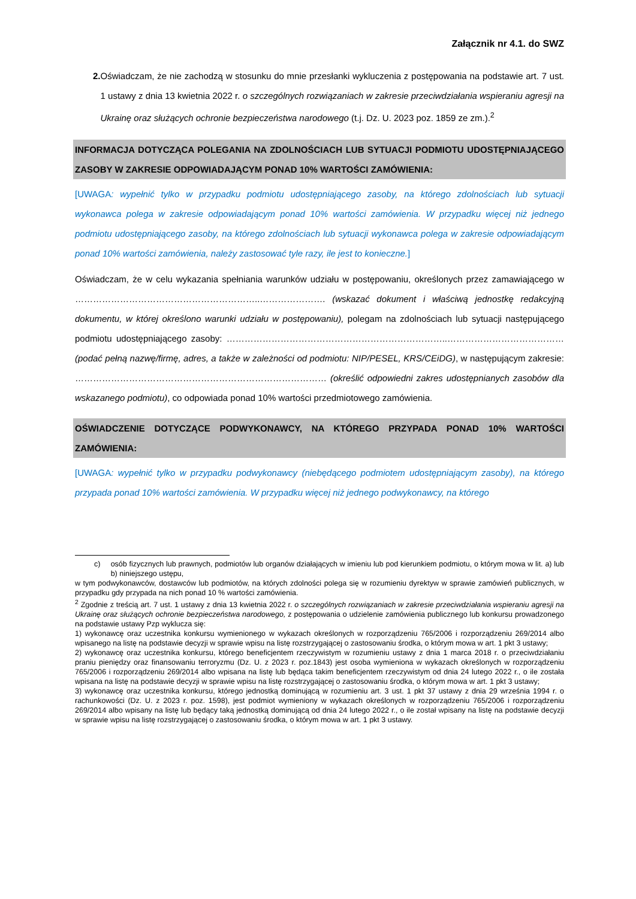Załącznik nr 4.1. do SWZ
2. Oświadczam, że nie zachodzą w stosunku do mnie przesłanki wykluczenia z postępowania na podstawie art. 7 ust. 1 ustawy z dnia 13 kwietnia 2022 r. o szczególnych rozwiązaniach w zakresie przeciwdziałania wspieraniu agresji na Ukrainę oraz służących ochronie bezpieczeństwa narodowego (t.j. Dz. U. 2023 poz. 1859 ze zm.).<sup>2</sup>
INFORMACJA DOTYCZĄCA POLEGANIA NA ZDOLNOŚCIACH LUB SYTUACJI PODMIOTU UDOSTĘPNIAJĄCEGO ZASOBY W ZAKRESIE ODPOWIADAJĄCYM PONAD 10% WARTOŚCI ZAMÓWIENIA:
[UWAGA: wypełnić tylko w przypadku podmiotu udostępniającego zasoby, na którego zdolnościach lub sytuacji wykonawca polega w zakresie odpowiadającym ponad 10% wartości zamówienia. W przypadku więcej niż jednego podmiotu udostępniającego zasoby, na którego zdolnościach lub sytuacji wykonawca polega w zakresie odpowiadającym ponad 10% wartości zamówienia, należy zastosować tyle razy, ile jest to konieczne.]
Oświadczam, że w celu wykazania spełniania warunków udziału w postępowaniu, określonych przez zamawiającego w ……………………………………………………..…………………. (wskazać dokument i właściwą jednostkę redakcyjną dokumentu, w której określono warunki udziału w postępowaniu), polegam na zdolnościach lub sytuacji następującego podmiotu udostępniającego zasoby: ………………………………………………………………..………………………………… (podać pełną nazwę/firmę, adres, a także w zależności od podmiotu: NIP/PESEL, KRS/CEiDG), w następującym zakresie: ………………………………………………………………………… (określić odpowiedni zakres udostępnianych zasobów dla wskazanego podmiotu), co odpowiada ponad 10% wartości przedmiotowego zamówienia.
OŚWIADCZENIE DOTYCZĄCE PODWYKONAWCY, NA KTÓREGO PRZYPADA PONAD 10% WARTOŚCI ZAMÓWIENIA:
[UWAGA: wypełnić tylko w przypadku podwykonawcy (niebędącego podmiotem udostępniającym zasoby), na którego przypada ponad 10% wartości zamówienia. W przypadku więcej niż jednego podwykonawcy, na którego
c) osób fizycznych lub prawnych, podmiotów lub organów działających w imieniu lub pod kierunkiem podmiotu, o którym mowa w lit. a) lub b) niniejszego ustępu,
w tym podwykonawców, dostawców lub podmiotów, na których zdolności polega się w rozumieniu dyrektyw w sprawie zamówień publicznych, w przypadku gdy przypada na nich ponad 10 % wartości zamówienia.
<sup>2</sup> Zgodnie z treścią art. 7 ust. 1 ustawy z dnia 13 kwietnia 2022 r. o szczególnych rozwiązaniach w zakresie przeciwdziałania wspieraniu agresji na Ukrainę oraz służących ochronie bezpieczeństwa narodowego, z postępowania o udzielenie zamówienia publicznego lub konkursu prowadzonego na podstawie ustawy Pzp wyklucza się:
1) wykonawcę oraz uczestnika konkursu wymienionego w wykazach określonych w rozporządzeniu 765/2006 i rozporządzeniu 269/2014 albo wpisanego na listę na podstawie decyzji w sprawie wpisu na listę rozstrzygającej o zastosowaniu środka, o którym mowa w art. 1 pkt 3 ustawy;
2) wykonawcę oraz uczestnika konkursu, którego beneficjentem rzeczywistym w rozumieniu ustawy z dnia 1 marca 2018 r. o przeciwdziałaniu praniu pieniędzy oraz finansowaniu terroryzmu (Dz. U. z 2023 r. poz.1843) jest osoba wymieniona w wykazach określonych w rozporządzeniu 765/2006 i rozporządzeniu 269/2014 albo wpisana na listę lub będąca takim beneficjentem rzeczywistym od dnia 24 lutego 2022 r., o ile została wpisana na listę na podstawie decyzji w sprawie wpisu na listę rozstrzygającej o zastosowaniu środka, o którym mowa w art. 1 pkt 3 ustawy;
3) wykonawcę oraz uczestnika konkursu, którego jednostką dominującą w rozumieniu art. 3 ust. 1 pkt 37 ustawy z dnia 29 września 1994 r. o rachunkowości (Dz. U. z 2023 r. poz. 1598), jest podmiot wymieniony w wykazach określonych w rozporządzeniu 765/2006 i rozporządzeniu 269/2014 albo wpisany na listę lub będący taką jednostką dominującą od dnia 24 lutego 2022 r., o ile został wpisany na listę na podstawie decyzji w sprawie wpisu na listę rozstrzygającej o zastosowaniu środka, o którym mowa w art. 1 pkt 3 ustawy.